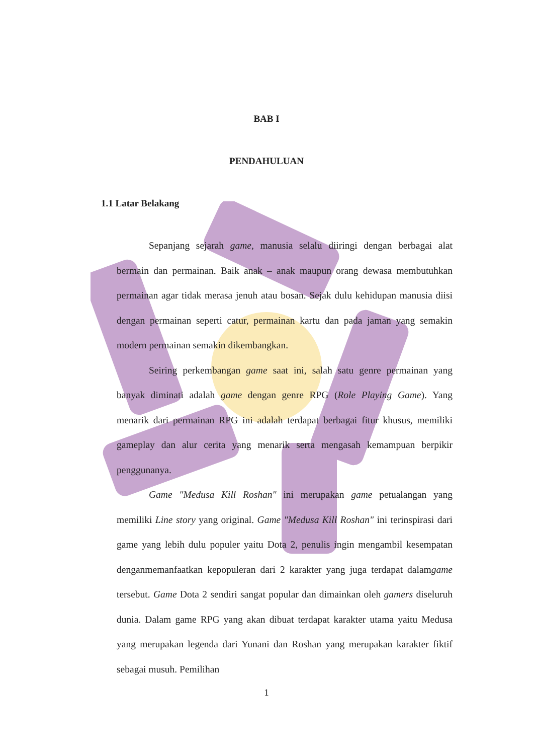BAB I
PENDAHULUAN
1.1 Latar Belakang
Sepanjang sejarah game, manusia selalu diiringi dengan berbagai alat bermain dan permainan. Baik anak – anak maupun orang dewasa membutuhkan permainan agar tidak merasa jenuh atau bosan. Sejak dulu kehidupan manusia diisi dengan permainan seperti catur, permainan kartu dan pada jaman yang semakin modern permainan semakin dikembangkan.
Seiring perkembangan game saat ini, salah satu genre permainan yang banyak diminati adalah game dengan genre RPG (Role Playing Game). Yang menarik dari permainan RPG ini adalah terdapat berbagai fitur khusus, memiliki gameplay dan alur cerita yang menarik serta mengasah kemampuan berpikir penggunanya.
Game "Medusa Kill Roshan" ini merupakan game petualangan yang memiliki Line story yang original. Game "Medusa Kill Roshan" ini terinspirasi dari game yang lebih dulu populer yaitu Dota 2, penulis ingin mengambil kesempatan denganmemanfaatkan kepopuleran dari 2 karakter yang juga terdapat dalamgame tersebut. Game Dota 2 sendiri sangat popular dan dimainkan oleh gamers diseluruh dunia. Dalam game RPG yang akan dibuat terdapat karakter utama yaitu Medusa yang merupakan legenda dari Yunani dan Roshan yang merupakan karakter fiktif sebagai musuh. Pemilihan
1